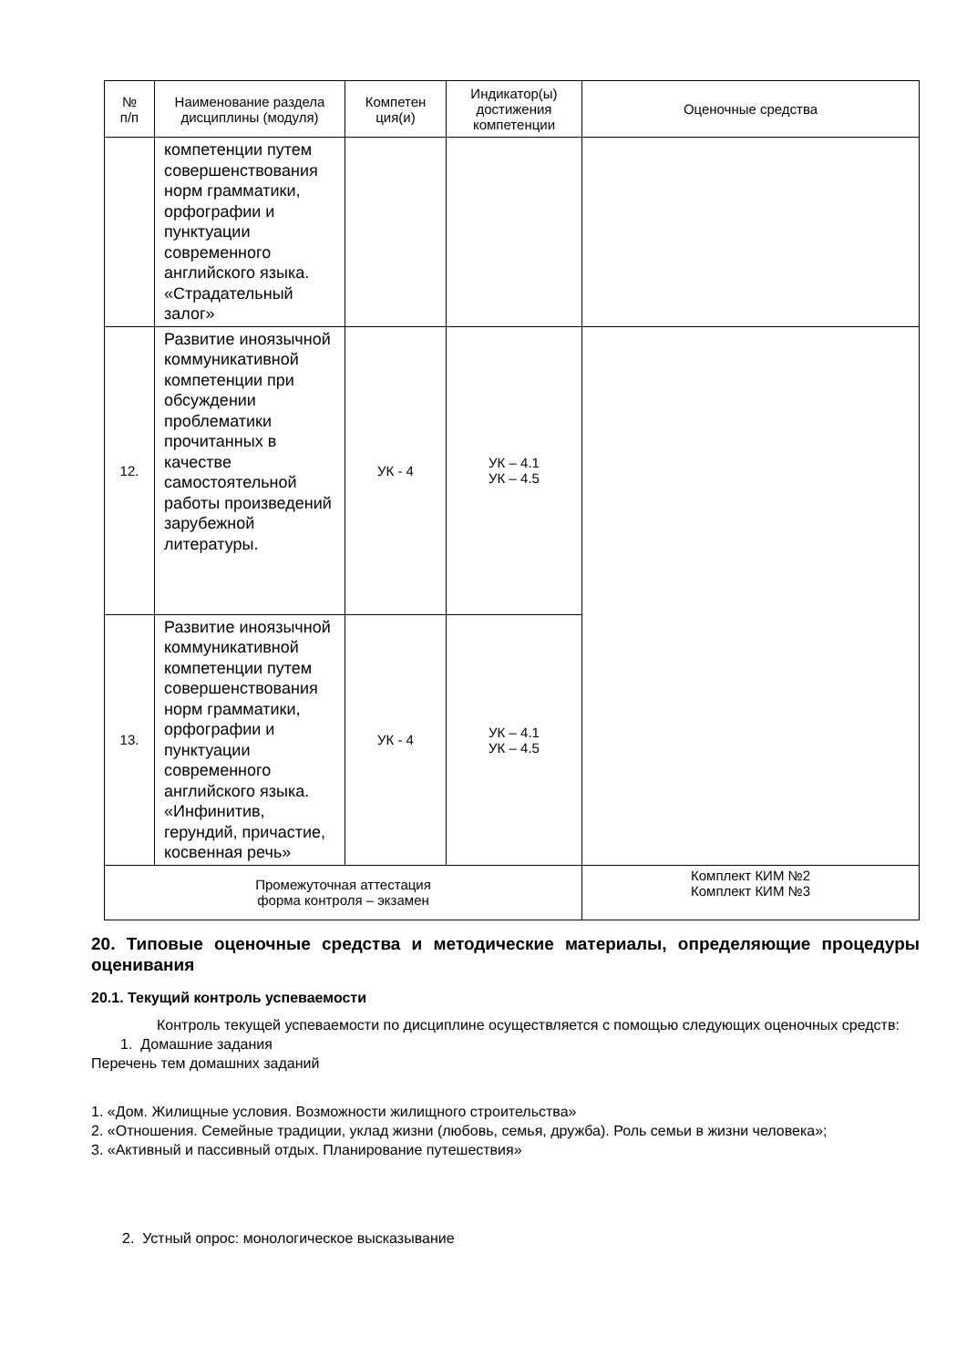| № п/п | Наименование раздела дисциплины (модуля) | Компетен ция(и) | Индикатор(ы) достижения компетенции | Оценочные средства |
| --- | --- | --- | --- | --- |
| | компетенции путем совершенствования норм грамматики, орфографии и пунктуации современного английского языка. «Страдательный залог» | | | |
| 12. | Развитие иноязычной коммуникативной компетенции при обсуждении проблематики прочитанных в качестве самостоятельной работы произведений зарубежной литературы. | УК - 4 | УК – 4.1 УК – 4.5 | |
| 13. | Развитие иноязычной коммуникативной компетенции путем совершенствования норм грамматики, орфографии и пунктуации современного английского языка. «Инфинитив, герундий, причастие, косвенная речь» | УК - 4 | УК – 4.1 УК – 4.5 | |
| Промежуточная аттестация форма контроля – экзамен | | | | Комплект КИМ №2 Комплект КИМ №3 |
20. Типовые оценочные средства и методические материалы, определяющие процедуры оценивания
20.1. Текущий контроль успеваемости
Контроль текущей успеваемости по дисциплине осуществляется с помощью следующих оценочных средств:
1. Домашние задания
Перечень тем домашних заданий
1. «Дом. Жилищные условия. Возможности жилищного строительства»
2. «Отношения. Семейные традиции, уклад жизни (любовь, семья, дружба). Роль семьи в жизни человека»;
3. «Активный и пассивный отдых. Планирование путешествия»
2. Устный опрос: монологическое высказывание